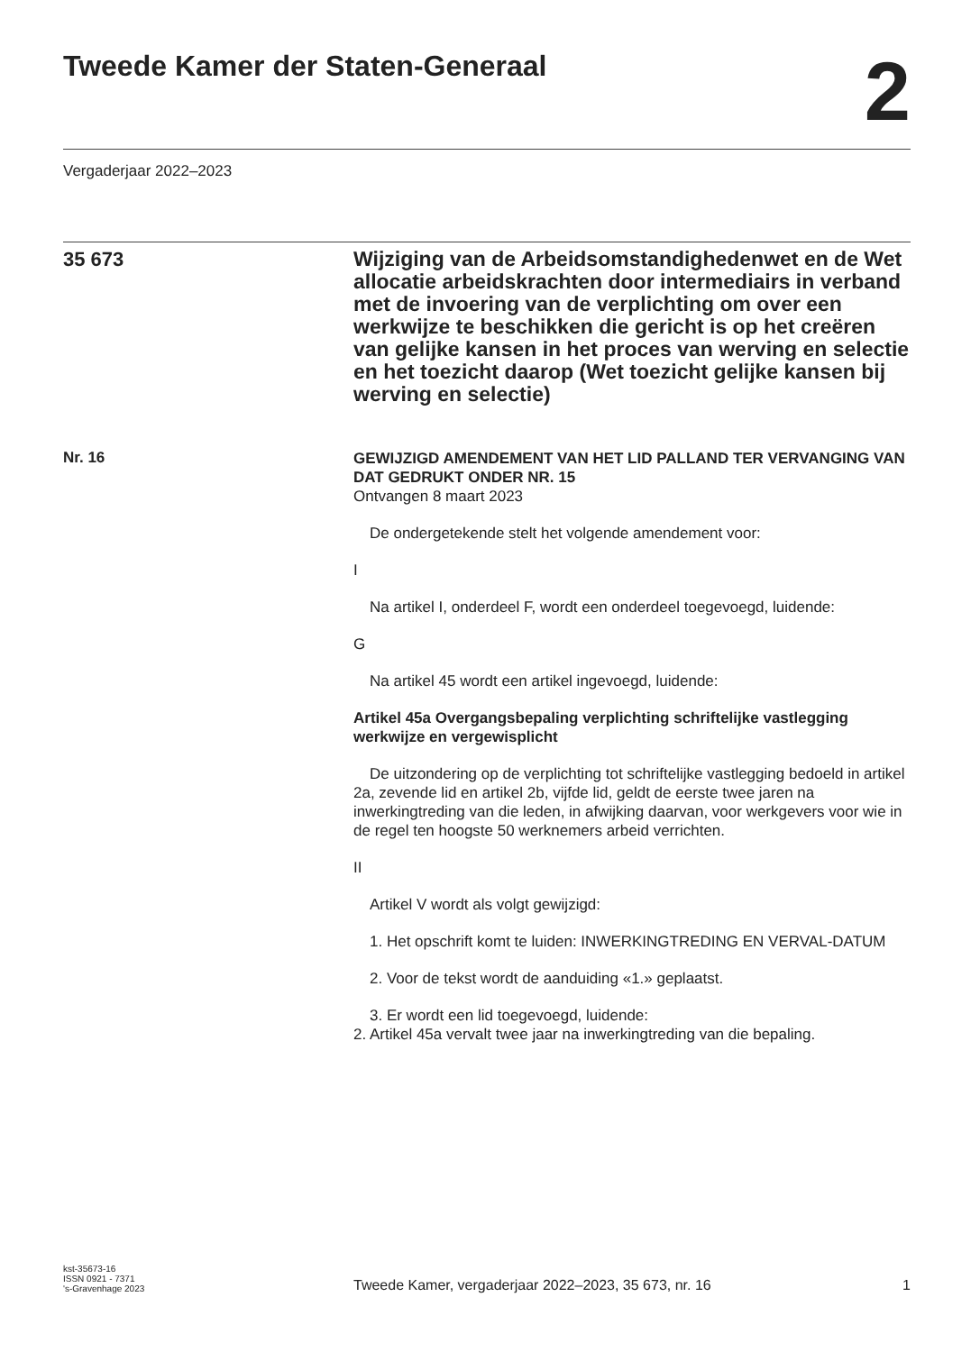Tweede Kamer der Staten-Generaal
2
Vergaderjaar 2022–2023
35 673
Wijziging van de Arbeidsomstandighedenwet en de Wet allocatie arbeidskrachten door intermediairs in verband met de invoering van de verplichting om over een werkwijze te beschikken die gericht is op het creëren van gelijke kansen in het proces van werving en selectie en het toezicht daarop (Wet toezicht gelijke kansen bij werving en selectie)
Nr. 16
GEWIJZIGD AMENDEMENT VAN HET LID PALLAND TER VERVANGING VAN DAT GEDRUKT ONDER NR. 15
Ontvangen 8 maart 2023
De ondergetekende stelt het volgende amendement voor:
I
Na artikel I, onderdeel F, wordt een onderdeel toegevoegd, luidende:
G
Na artikel 45 wordt een artikel ingevoegd, luidende:
Artikel 45a Overgangsbepaling verplichting schriftelijke vastlegging werkwijze en vergewisplicht
De uitzondering op de verplichting tot schriftelijke vastlegging bedoeld in artikel 2a, zevende lid en artikel 2b, vijfde lid, geldt de eerste twee jaren na inwerkingtreding van die leden, in afwijking daarvan, voor werkgevers voor wie in de regel ten hoogste 50 werknemers arbeid verrichten.
II
Artikel V wordt als volgt gewijzigd:
1. Het opschrift komt te luiden: INWERKINGTREDING EN VERVAL-DATUM
2. Voor de tekst wordt de aanduiding «1.» geplaatst.
3. Er wordt een lid toegevoegd, luidende:
2. Artikel 45a vervalt twee jaar na inwerkingtreding van die bepaling.
kst-35673-16
ISSN 0921 - 7371
's-Gravenhage 2023
Tweede Kamer, vergaderjaar 2022–2023, 35 673, nr. 16
1